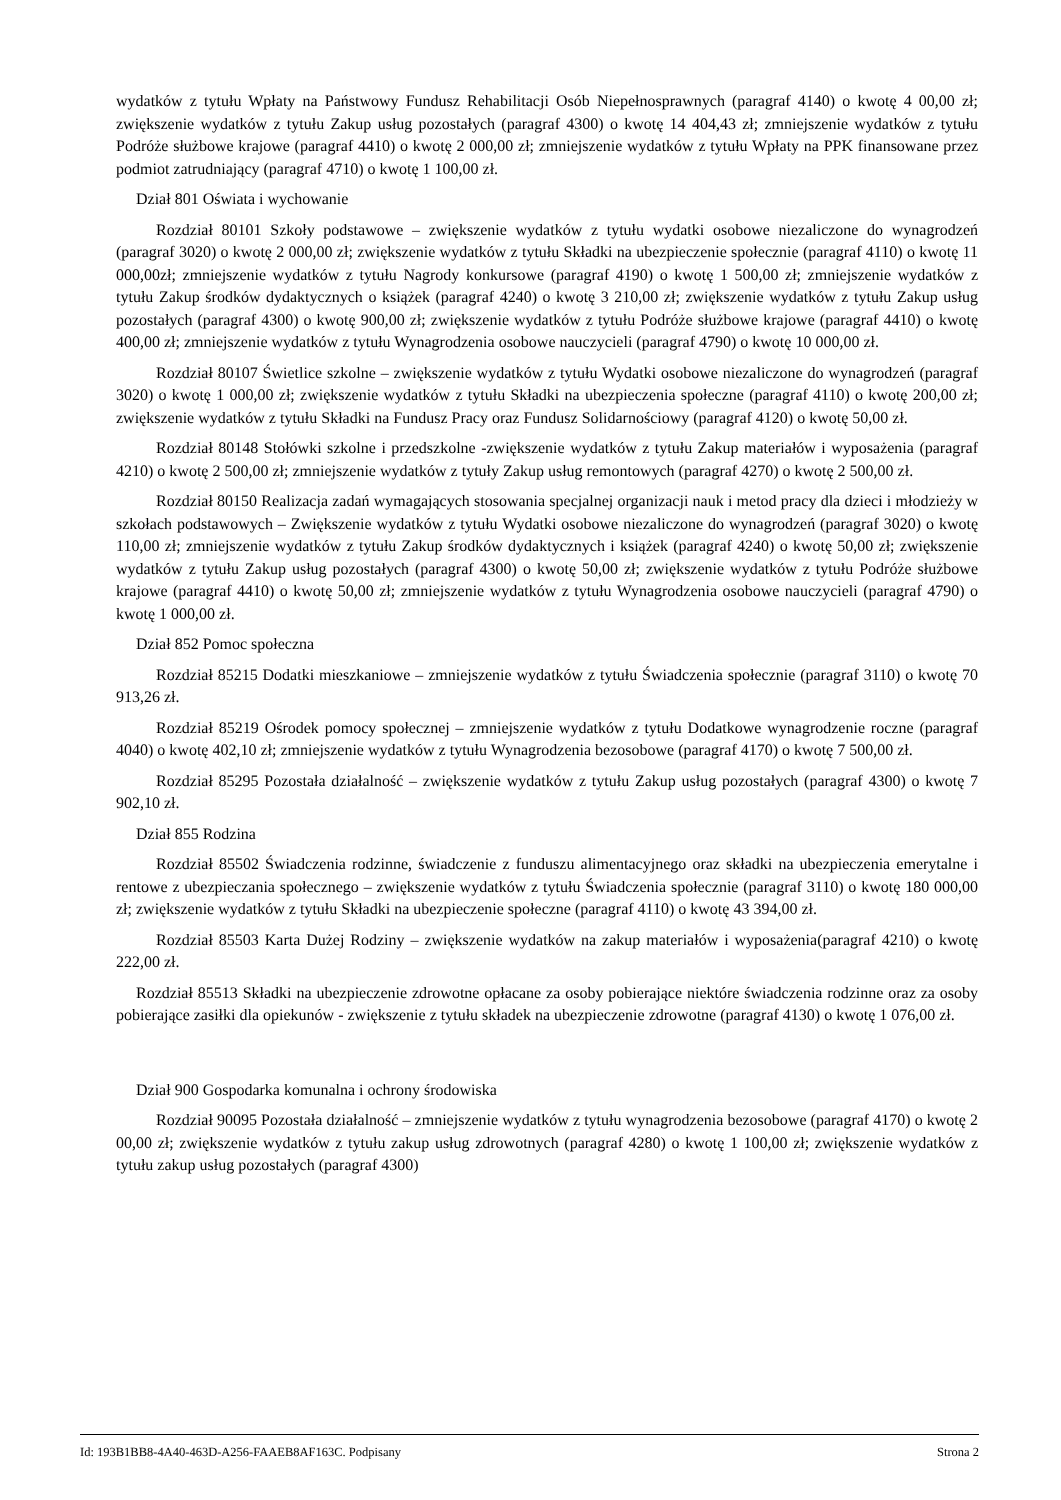wydatków z tytułu Wpłaty na Państwowy Fundusz Rehabilitacji Osób Niepełnosprawnych (paragraf 4140) o kwotę 4 00,00 zł; zwiększenie wydatków z tytułu Zakup usług pozostałych (paragraf 4300) o kwotę 14 404,43 zł; zmniejszenie wydatków z tytułu Podróże służbowe krajowe (paragraf 4410) o kwotę 2 000,00 zł; zmniejszenie wydatków z tytułu Wpłaty na PPK finansowane przez podmiot zatrudniający (paragraf 4710) o kwotę 1 100,00 zł.
Dział 801 Oświata i wychowanie
Rozdział 80101 Szkoły podstawowe – zwiększenie wydatków z tytułu wydatki osobowe niezaliczone do wynagrodzeń (paragraf 3020) o kwotę 2 000,00 zł; zwiększenie wydatków z tytułu Składki na ubezpieczenie społecznie (paragraf 4110) o kwotę 11 000,00zł; zmniejszenie wydatków z tytułu Nagrody konkursowe (paragraf 4190) o kwotę 1 500,00 zł; zmniejszenie wydatków z tytułu Zakup środków dydaktycznych o książek (paragraf 4240) o kwotę 3 210,00 zł; zwiększenie wydatków z tytułu Zakup usług pozostałych (paragraf 4300) o kwotę 900,00 zł; zwiększenie wydatków z tytułu Podróże służbowe krajowe (paragraf 4410) o kwotę 400,00 zł; zmniejszenie wydatków z tytułu Wynagrodzenia osobowe nauczycieli (paragraf 4790) o kwotę 10 000,00 zł.
Rozdział 80107 Świetlice szkolne – zwiększenie wydatków z tytułu Wydatki osobowe niezaliczone do wynagrodzeń (paragraf 3020) o kwotę 1 000,00 zł; zwiększenie wydatków z tytułu Składki na ubezpieczenia społeczne (paragraf 4110) o kwotę 200,00 zł; zwiększenie wydatków z tytułu Składki na Fundusz Pracy oraz Fundusz Solidarnościowy (paragraf 4120) o kwotę 50,00 zł.
Rozdział 80148 Stołówki szkolne i przedszkolne -zwiększenie wydatków z tytułu Zakup materiałów i wyposażenia (paragraf 4210) o kwotę 2 500,00 zł; zmniejszenie wydatków z tytuły Zakup usług remontowych (paragraf 4270) o kwotę 2 500,00 zł.
Rozdział 80150 Realizacja zadań wymagających stosowania specjalnej organizacji nauk i metod pracy dla dzieci i młodzieży w szkołach podstawowych – Zwiększenie wydatków z tytułu Wydatki osobowe niezaliczone do wynagrodzeń (paragraf 3020) o kwotę 110,00 zł; zmniejszenie wydatków z tytułu Zakup środków dydaktycznych i książek (paragraf 4240) o kwotę 50,00 zł; zwiększenie wydatków z tytułu Zakup usług pozostałych (paragraf 4300) o kwotę 50,00 zł; zwiększenie wydatków z tytułu Podróże służbowe krajowe (paragraf 4410) o kwotę 50,00 zł; zmniejszenie wydatków z tytułu Wynagrodzenia osobowe nauczycieli (paragraf 4790) o kwotę 1 000,00 zł.
Dział 852 Pomoc społeczna
Rozdział 85215 Dodatki mieszkaniowe – zmniejszenie wydatków z tytułu Świadczenia społecznie (paragraf 3110) o kwotę 70 913,26 zł.
Rozdział 85219 Ośrodek pomocy społecznej – zmniejszenie wydatków z tytułu Dodatkowe wynagrodzenie roczne (paragraf 4040) o kwotę 402,10 zł; zmniejszenie wydatków z tytułu Wynagrodzenia bezosobowe (paragraf 4170) o kwotę 7 500,00 zł.
Rozdział 85295 Pozostała działalność – zwiększenie wydatków z tytułu Zakup usług pozostałych (paragraf 4300) o kwotę 7 902,10 zł.
Dział 855 Rodzina
Rozdział 85502 Świadczenia rodzinne, świadczenie z funduszu alimentacyjnego oraz składki na ubezpieczenia emerytalne i rentowe z ubezpieczania społecznego – zwiększenie wydatków z tytułu Świadczenia społecznie (paragraf 3110) o kwotę 180 000,00 zł; zwiększenie wydatków z tytułu Składki na ubezpieczenie społeczne (paragraf 4110) o kwotę 43 394,00 zł.
Rozdział 85503 Karta Dużej Rodziny – zwiększenie wydatków na zakup materiałów i wyposażenia(paragraf 4210) o kwotę 222,00 zł.
Rozdział 85513 Składki na ubezpieczenie zdrowotne opłacane za osoby pobierające niektóre świadczenia rodzinne oraz za osoby pobierające zasiłki dla opiekunów - zwiększenie z tytułu składek na ubezpieczenie zdrowotne (paragraf 4130) o kwotę 1 076,00 zł.
Dział 900 Gospodarka komunalna i ochrony środowiska
Rozdział 90095 Pozostała działalność – zmniejszenie wydatków z tytułu wynagrodzenia bezosobowe (paragraf 4170) o kwotę 2 00,00 zł; zwiększenie wydatków z tytułu zakup usług zdrowotnych (paragraf 4280) o kwotę 1 100,00 zł; zwiększenie wydatków z tytułu zakup usług pozostałych (paragraf 4300)
Id: 193B1BB8-4A40-463D-A256-FAAEB8AF163C. Podpisany Strona 2